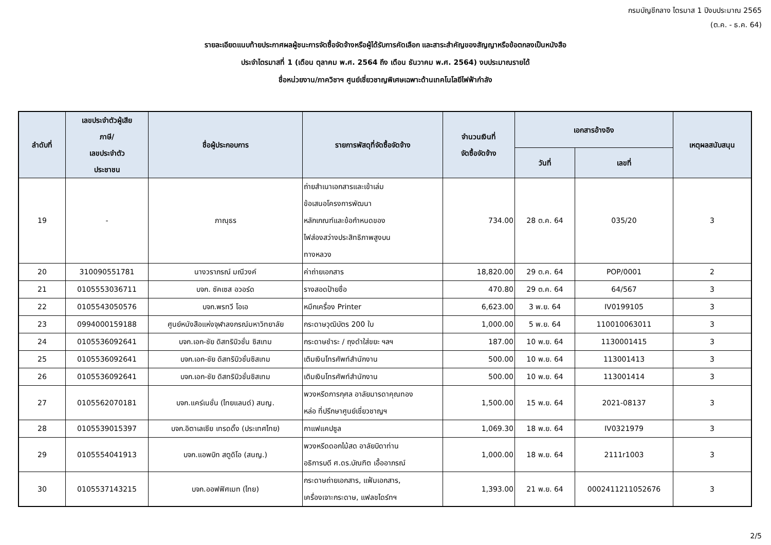กรมบัญชีกลาง ไตรมาส 1 ปีงบประมาณ 2565
(ต.ค. - ธ.ค. 64)
รายละเอียดแนบท้ายประกาศผลผู้ชนะการจัดซื้อจัดจ้างหรือผู้ได้รับการคัดเลือก และสาระสำคัญของสัญญาหรือข้อตกลงเป็นหนังสือ
ประจำไตรมาสที่ 1 (เดือน ตุลาคม พ.ศ. 2564 ถึง เดือน ธันวาคม พ.ศ. 2564) งบประมาณรายได้
ชื่อหน่วยงาน/ภาควิชาฯ ศูนย์เชี่ยวชาญพิเศษเฉพาะด้านเทคโนโลยีไฟฟ้ากำลัง
| ลำดับที่ | เลขประจำตัวผู้เสีย ภาษี/ เลขประจำตัว ประชาชน | ชื่อผู้ประกอบการ | รายการพัสดุที่จัดซื้อจัดจ้าง | จำนวนเงินที่ จัดซื้อจัดจ้าง | เอกสารอ้างอิง | | เหตุผลสนับสนุน |
| --- | --- | --- | --- | --- | --- | --- | --- |
| | | | | | วันที่ | เลขที่ | |
| 19 | - | ภาณุธร | ถ่ายสำเนาเอกสารและเข้าเล่ม ข้อเสนอโครงการพัฒนา หลักเกณฑ์และข้อกำหนดของ ไฟส่องสว่างประสิทธิภาพสูงบน ทางหลวง | 734.00 | 28 ต.ค. 64 | 035/20 | 3 |
| 20 | 310090551781 | นางวราภรณ์ มณีวงค์ | ค่าถ่ายเอกสาร | 18,820.00 | 29 ต.ค. 64 | POP/0001 | 2 |
| 21 | 0105553036711 | บจก. ซัคเซส อวอร์ด | รางสอดป้ายชื่อ | 470.80 | 29 ต.ค. 64 | 64/567 | 3 |
| 22 | 0105543050576 | บจก.พรทวี โอเอ | หมึกเครื่อง Printer | 6,623.00 | 3 พ.ย. 64 | IV0199105 | 3 |
| 23 | 0994000159188 | ศูนย์หนังสือแห่งจุฬาลงกรณ์มหาวิทยาลัย | กระดาษวุฒิบัตร 200 ใบ | 1,000.00 | 5 พ.ย. 64 | 110010063011 | 3 |
| 24 | 0105536092641 | บจก.เอก-ชัย ดิสทริบิวชั่น ซิสเทม | กระดาษชำระ / ถุงดำใส่ขยะ ฯลฯ | 187.00 | 10 พ.ย. 64 | 1130001415 | 3 |
| 25 | 0105536092641 | บจก.เอก-ชัย ดิสทริบิวชั่นซิสเทม | เติมเงินโทรศัพท์สำนักงาน | 500.00 | 10 พ.ย. 64 | 113001413 | 3 |
| 26 | 0105536092641 | บจก.เอก-ชัย ดิสทริบิวชั่นซิสเทม | เติมเงินโทรศัพท์สำนักงาน | 500.00 | 10 พ.ย. 64 | 113001414 | 3 |
| 27 | 0105562070181 | บจก.แคร์เนชั่น (ไทยแลนด์) สนญ. | พวงหรีดการกุศล อาลัยมารดาคุณทอง หล่อ ที่ปรึกษาศูนย์เชี่ยวชาญฯ | 1,500.00 | 15 พ.ย. 64 | 2021-08137 | 3 |
| 28 | 0105539015397 | บจก.อิตาเลเซีย เทรดดิ้ง (ประเทศไทย) | กาแฟแคปซูล | 1,069.30 | 18 พ.ย. 64 | IV0321979 | 3 |
| 29 | 0105554041913 | บจก.แอพบิท สตูดิโอ (สนญ.) | พวงหรีดดอกไม้สด อาลัยบิดาท่าน อธิการบดี ศ.ดร.บัณฑิต เอื้ออาภรณ์ | 1,000.00 | 18 พ.ย. 64 | 2111r1003 | 3 |
| 30 | 0105537143215 | บจก.ออฟฟิศเมท (ไทย) | กระดาษถ่ายเอกสาร, แฟ้มเอกสาร, เครื่องเจาะกระดาษ, แฟลชไดร์ทฯ | 1,393.00 | 21 พ.ย. 64 | 0002411211052676 | 3 |
2/5